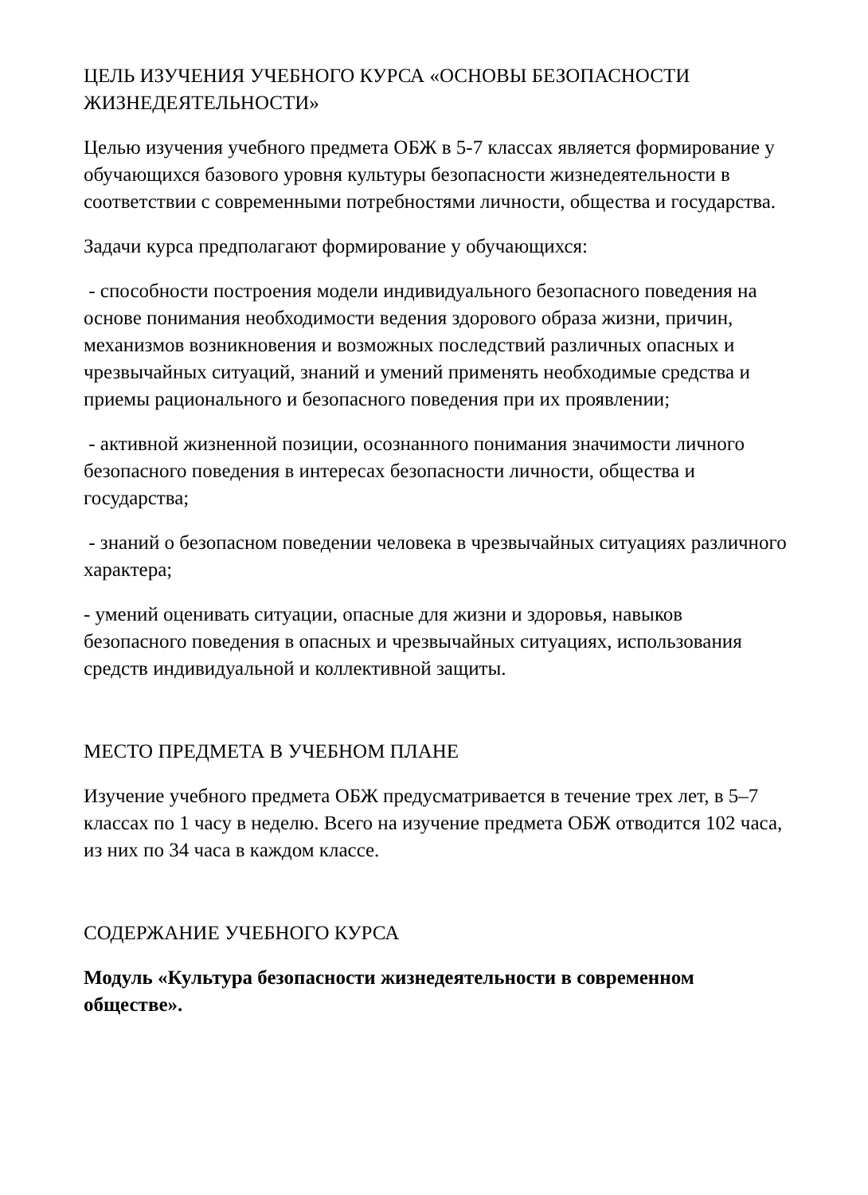ЦЕЛЬ ИЗУЧЕНИЯ УЧЕБНОГО КУРСА «ОСНОВЫ БЕЗОПАСНОСТИ ЖИЗНЕДЕЯТЕЛЬНОСТИ»
Целью изучения учебного предмета ОБЖ в 5-7 классах является формирование у обучающихся базового уровня культуры безопасности жизнедеятельности в соответствии с современными потребностями личности, общества и государства.
Задачи курса предполагают формирование у обучающихся:
- способности построения модели индивидуального безопасного поведения на основе понимания необходимости ведения здорового образа жизни, причин, механизмов возникновения и возможных последствий различных опасных и чрезвычайных ситуаций, знаний и умений применять необходимые средства и приемы рационального и безопасного поведения при их проявлении;
- активной жизненной позиции, осознанного понимания значимости личного безопасного поведения в интересах безопасности личности, общества и государства;
- знаний о безопасном поведении человека в чрезвычайных ситуациях различного характера;
- умений оценивать ситуации, опасные для жизни и здоровья, навыков безопасного поведения в опасных и чрезвычайных ситуациях, использования средств индивидуальной и коллективной защиты.
МЕСТО ПРЕДМЕТА В УЧЕБНОМ ПЛАНЕ
Изучение учебного предмета ОБЖ предусматривается в течение трех лет, в 5–7 классах по 1 часу в неделю. Всего на изучение предмета ОБЖ отводится 102 часа, из них по 34 часа в каждом классе.
СОДЕРЖАНИЕ УЧЕБНОГО КУРСА
Модуль «Культура безопасности жизнедеятельности в современном обществе».